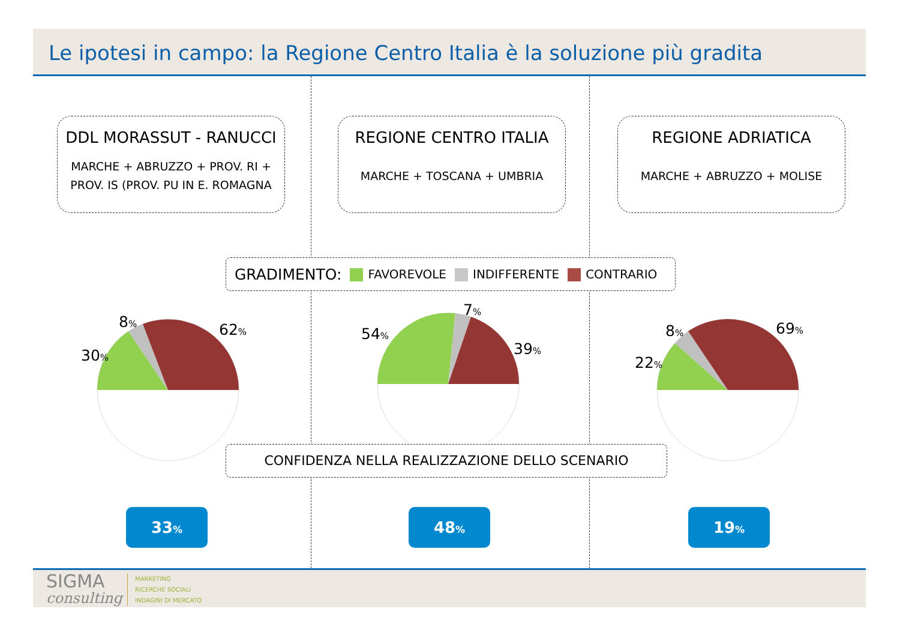Le ipotesi in campo: la Regione Centro Italia è la soluzione più gradita
DDL MORASSUT - RANUCCI
MARCHE + ABRUZZO + PROV. RI +
PROV. IS (PROV. PU IN E. ROMAGNA
REGIONE CENTRO ITALIA
MARCHE + TOSCANA + UMBRIA
REGIONE ADRIATICA
MARCHE + ABRUZZO + MOLISE
GRADIMENTO: FAVOREVOLE INDIFFERENTE CONTRARIO
8% 62%
30%
7%
54%
39%
8% 69%
22%
CONFIDENZA NELLA REALIZZAZIONE DELLO SCENARIO
33% 48% 19%
SIGMA
consulting
MARKETING
RICERCHE SOCIALI
INDAGINI DI MERCATO